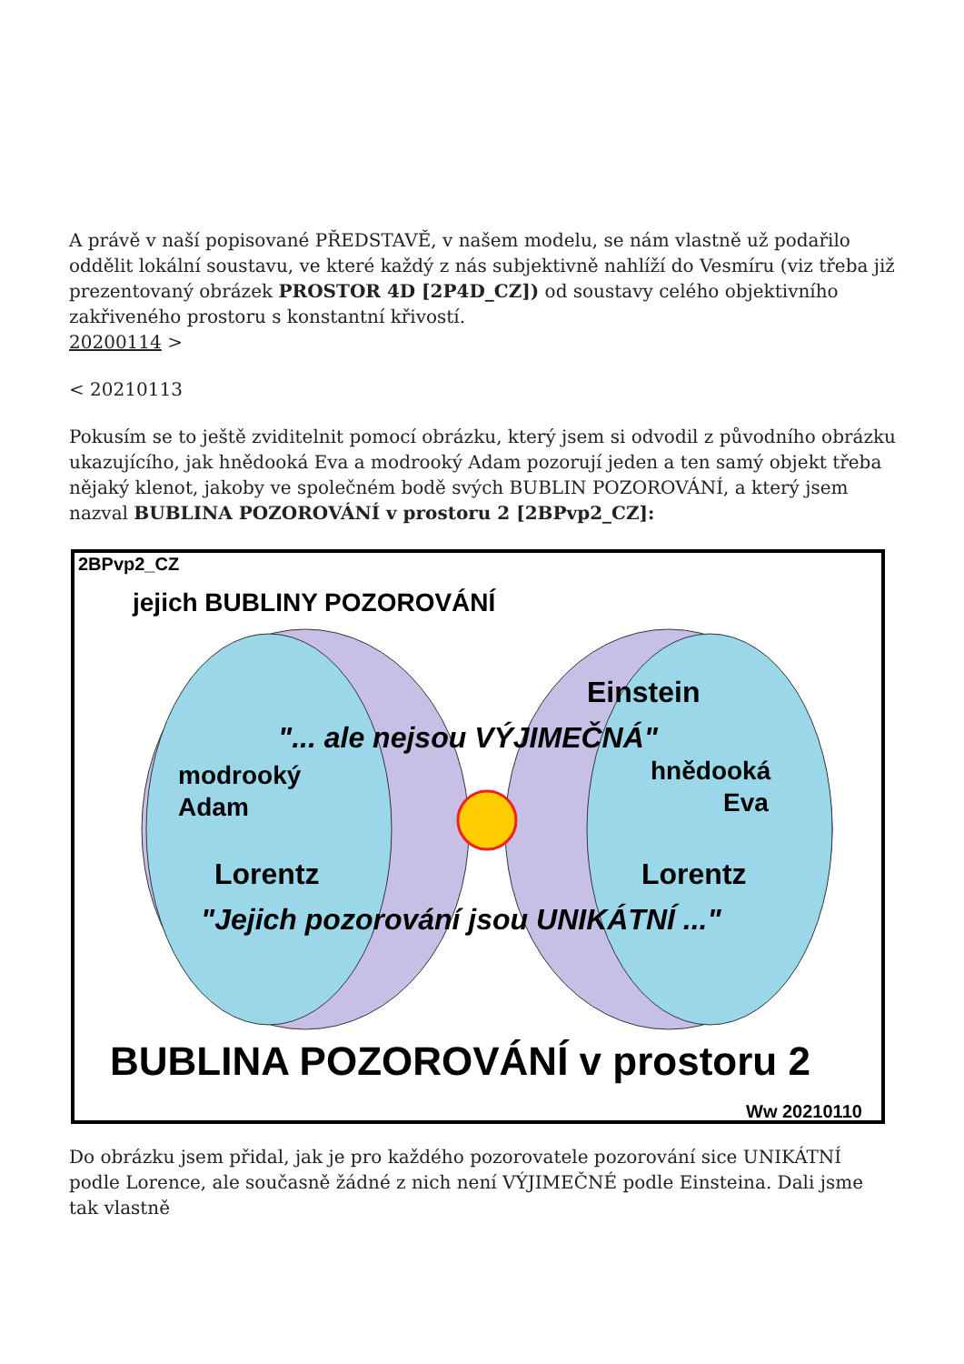A právě v naší popisované PŘEDSTAVĚ, v našem modelu, se nám vlastně už podařilo oddělit lokální soustavu, ve které každý z nás subjektivně nahlíží do Vesmíru (viz třeba již prezentovaný obrázek PROSTOR 4D [2P4D_CZ]) od soustavy celého objektivního zakřiveného prostoru s konstantní křivostí.
20200114 >
< 20210113
Pokusím se to ještě zviditelnit pomocí obrázku, který jsem si odvodil z původního obrázku ukazujícího, jak hnědooká Eva a modrooký Adam pozorují jeden a ten samý objekt třeba nějaký klenot, jakoby ve společném bodě svých BUBLIN POZOROVÁNÍ, a který jsem nazval BUBLINA POZOROVÁNÍ v prostoru 2 [2BPvp2_CZ]:
2BPvp2_CZ
jejich BUBLINY POZOROVÁNÍ
Einstein
"... ale nejsou VÝJIMEČNÁ"
modrooký
Adam
hnědooká
Eva
Lorentz
Lorentz
"Jejich pozorování jsou UNIKÁTNÍ ..."
BUBLINA POZOROVÁNÍ v prostoru 2
Ww 20210110
Do obrázku jsem přidal, jak je pro každého pozorovatele pozorování sice UNIKÁTNÍ podle Lorence, ale současně žádné z nich není VÝJIMEČNÉ podle Einsteina. Dali jsme tak vlastně